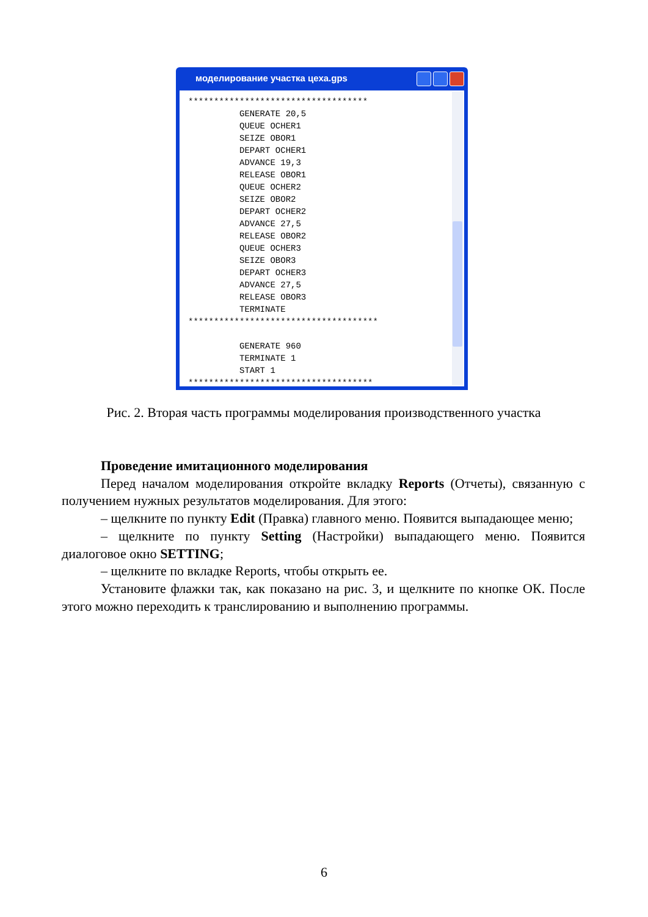моделирование участка цеха.gps
*********************************** GENERATE 20,5 QUEUE OCHER1 SEIZE OBOR1 DEPART OCHER1 ADVANCE 19,3 RELEASE OBOR1 QUEUE OCHER2 SEIZE OBOR2 DEPART OCHER2 ADVANCE 27,5 RELEASE OBOR2 QUEUE OCHER3 SEIZE OBOR3 DEPART OCHER3 ADVANCE 27,5 RELEASE OBOR3 TERMINATE ************************************* GENERATE 960 TERMINATE 1 START 1 ************************************
Рис. 2. Вторая часть программы моделирования производственного участка
Проведение имитационного моделирования
Перед началом моделирования откройте вкладку Reports (Отчеты), связанную с получением нужных результатов моделирования. Для этого:
– щелкните по пункту Edit (Правка) главного меню. Появится выпадающее меню;
– щелкните по пункту Setting (Настройки) выпадающего меню. Появится диалоговое окно SETTING;
– щелкните по вкладке Reports, чтобы открыть ее.
Установите флажки так, как показано на рис. 3, и щелкните по кнопке ОК. После этого можно переходить к транслированию и выполнению программы.
6